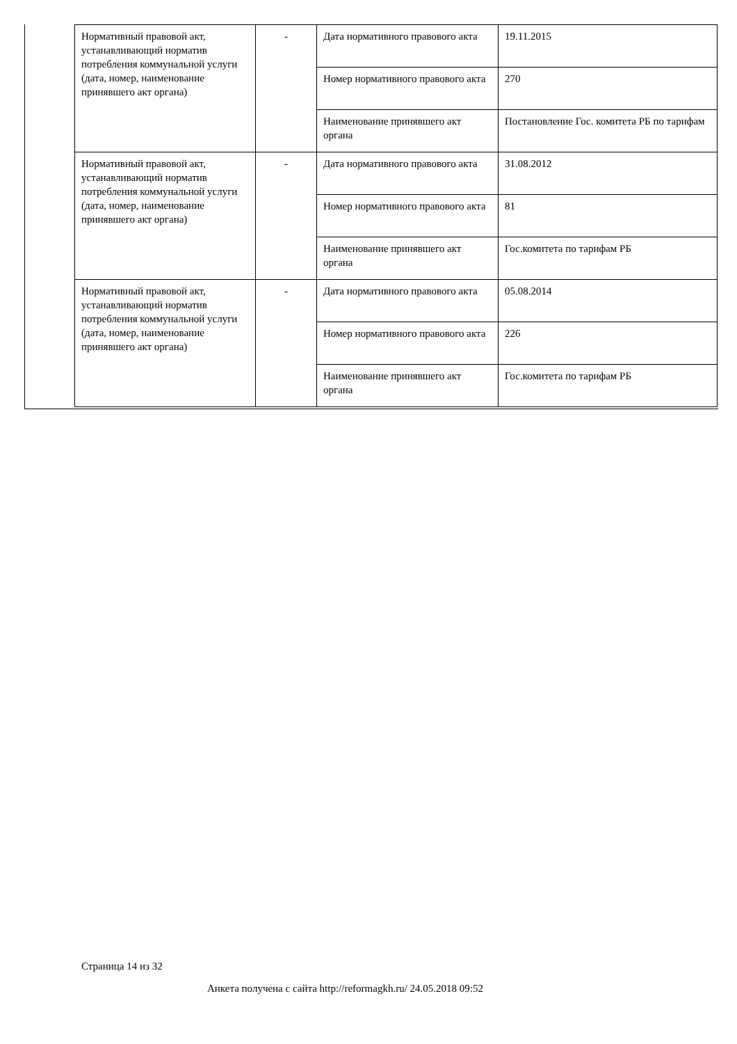| Нормативный правовой акт, устанавливающий норматив потребления коммунальной услуги (дата, номер, наименование принявшего акт органа) | - | Дата нормативного правового акта | 19.11.2015 |
| | | Номер нормативного правового акта | 270 |
| | | Наименование принявшего акт органа | Постановление Гос. комитета РБ по тарифам |
| Нормативный правовой акт, устанавливающий норматив потребления коммунальной услуги (дата, номер, наименование принявшего акт органа) | - | Дата нормативного правового акта | 31.08.2012 |
| | | Номер нормативного правового акта | 81 |
| | | Наименование принявшего акт органа | Гос.комитета по тарифам РБ |
| Нормативный правовой акт, устанавливающий норматив потребления коммунальной услуги (дата, номер, наименование принявшего акт органа) | - | Дата нормативного правового акта | 05.08.2014 |
| | | Номер нормативного правового акта | 226 |
| | | Наименование принявшего акт органа | Гос.комитета по тарифам РБ |
Страница 14 из 32
Анкета получена с сайта http://reformagkh.ru/ 24.05.2018 09:52